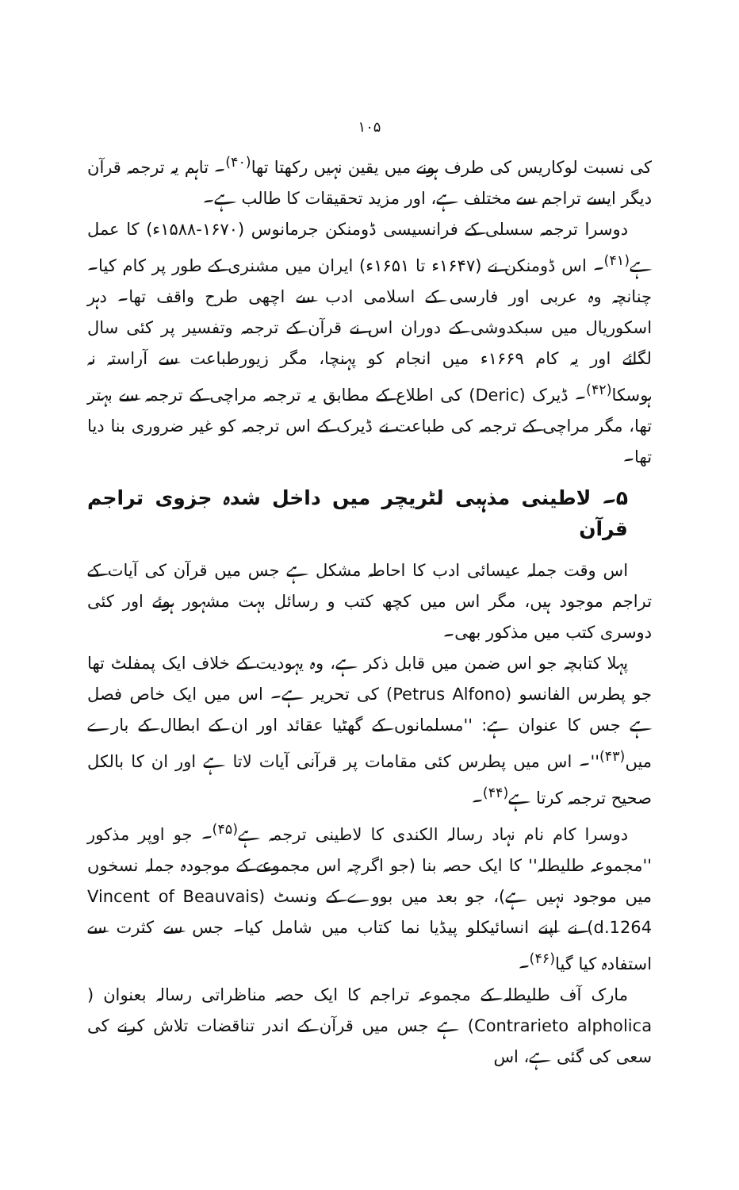۱۰۵
کی نسبت لوکاریس کی طرف ہونے میں یقین نہیں رکھتا تھا<sup>(۴۰)</sup>۔ تاہم یہ ترجمہ قرآن دیگر ایسے تراجم سے مختلف ہے، اور مزید تحقیقات کا طالب ہے۔
دوسرا ترجمہ سسلی کے فرانسیسی ڈومنکن جرمانوس (۱۶۷۰-۱۵۸۸ء) کا عمل ہے<sup>(۴۱)</sup>۔ اس ڈومنکن نے (۱۶۴۷ء تا ۱۶۵۱ء) ایران میں مشنری کے طور پر کام کیا۔ چنانچہ وہ عربی اور فارسی کے اسلامی ادب سے اچھی طرح واقف تھا۔ دہر اسکوریال میں سبکدوشی کے دوران اس نے قرآن کے ترجمہ وتفسیر پر کئی سال لگائے اور یہ کام ۱۶۶۹ء میں انجام کو پہنچا، مگر زیورطباعت سے آراستہ نہ ہوسکا<sup>(۴۲)</sup>۔ ڈیرک (Deric) کی اطلاع کے مطابق یہ ترجمہ مراچی کے ترجمہ سے بہتر تھا، مگر مراچی کے ترجمہ کی طباعت نے ڈیرک کے اس ترجمہ کو غیر ضروری بنا دیا تھا۔
۵۔ لاطینی مذہبی لٹریچر میں داخل شدہ جزوی تراجم قرآن
اس وقت جملہ عیسائی ادب کا احاطہ مشکل ہے جس میں قرآن کی آیات کے تراجم موجود ہیں، مگر اس میں کچھ کتب و رسائل بہت مشہور ہوئے اور کئی دوسری کتب میں مذکور بھی۔
پہلا کتابچہ جو اس ضمن میں قابل ذکر ہے، وہ یہودیت کے خلاف ایک پمفلٹ تھا جو پطرس الفانسو (Petrus Alfono) کی تحریر ہے۔ اس میں ایک خاص فصل ہے جس کا عنوان ہے: ''مسلمانوں کے گھٹیا عقائد اور ان کے ابطال کے بارے میں<sup>(۴۳)</sup>''۔ اس میں پطرس کئی مقامات پر قرآنی آیات لاتا ہے اور ان کا بالکل صحیح ترجمہ کرتا ہے<sup>(۴۴)</sup>۔
دوسرا کام نام نہاد رسالہ الکندی کا لاطینی ترجمہ ہے<sup>(۴۵)</sup>۔ جو اوپر مذکور ''مجموعہ طلیطلہ'' کا ایک حصہ بنا (جو اگرچہ اس مجموعے کے موجودہ جملہ نسخوں میں موجود نہیں ہے)، جو بعد میں بووے کے ونسٹ (Vincent of Beauvais d.1264) نے اپنے انسائیکلو پیڈیا نما کتاب میں شامل کیا۔ جس سے کثرت سے استفادہ کیا گیا<sup>(۴۶)</sup>۔
مارک آف طلیطلہ کے مجموعہ تراجم کا ایک حصہ مناظراتی رسالہ بعنوان ( Contrarieto alpholica) ہے جس میں قرآن کے اندر تناقضات تلاش کرنے کی سعی کی گئی ہے، اس